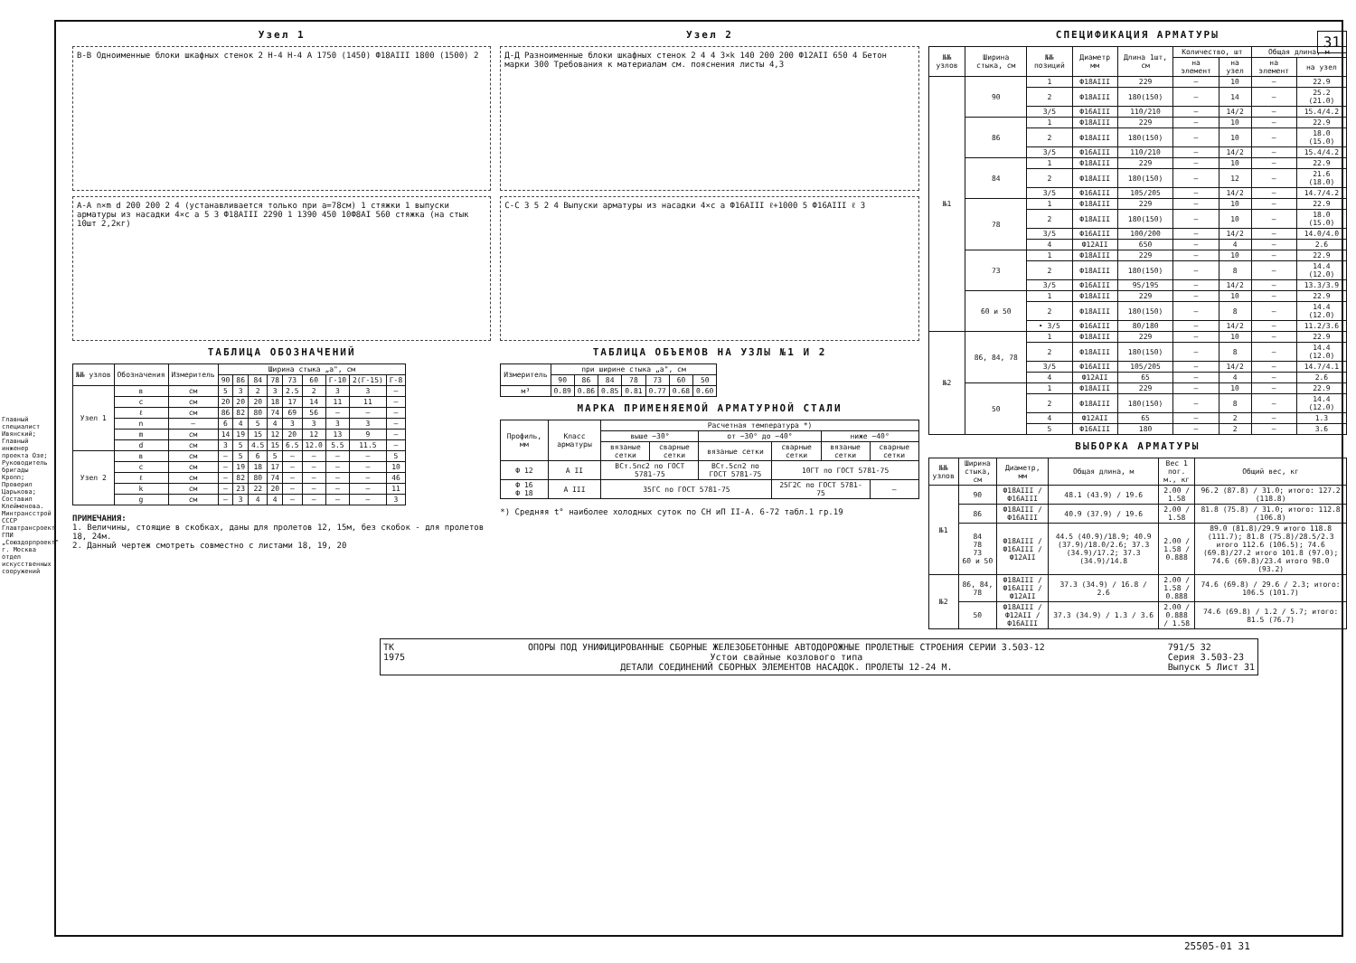31
Узел 1
В-В Одноименные блоки шкафных стенок 2 Н-4 Н-4 А 1750 (1450) Ф18АIII 1800 (1500) 2
А-А n×m d 200 200 2 4 (устанавливается только при а=78см) 1 стяжки 1 выпуски арматуры из насадки 4×c а 5 3 Ф18АIII 2290 1 1390 450 10Ф8АI 560 стяжка (на стык 10шт 2,2кг)
ТАБЛИЦА ОБОЗНАЧЕНИЙ
| №№ узлов | Обозначения | Измеритель | Ширина стыка „а", см | | | | | | | | |
| --- | --- | --- | --- | --- | --- | --- | --- | --- | --- | --- | --- |
| | | | 90 | 86 | 84 | 78 | 73 | 60 | Г-10 | 2(Г-15) | Г-8 |
| Узел 1 | в | см | 5 | 3 | 2 | 3 | 2.5 | 2 | 3 | 3 | — |
| | c | см | 20 | 20 | 20 | 18 | 17 | 14 | 11 | 11 | — |
| | ℓ | см | 86 | 82 | 80 | 74 | 69 | 56 | — | — | — |
| | n | — | 6 | 4 | 5 | 4 | 3 | 3 | 3 | 3 | — |
| | m | см | 14 | 19 | 15 | 12 | 20 | 12 | 13 | 9 | — |
| | d | см | 3 | 5 | 4.5 | 15 | 6.5 | 12.0 | 5.5 | 11.5 | — |
| Узел 2 | в | см | — | 5 | 6 | 5 | — | — | — | — | 5 |
| | c | см | — | 19 | 18 | 17 | — | — | — | — | 10 |
| | ℓ | см | — | 82 | 80 | 74 | — | — | — | — | 46 |
| | k | см | — | 23 | 22 | 20 | — | — | — | — | 11 |
| | g | см | — | 3 | 4 | 4 | — | — | — | — | 3 |
ПРИМЕЧАНИЯ:
1. Величины, стоящие в скобках, даны для пролетов 12, 15м, без скобок - для пролетов 18, 24м.
2. Данный чертеж смотреть совместно с листами 18, 19, 20
Узел 2
Д-Д Разноименные блоки шкафных стенок 2 4 4 3×k 140 200 200 Ф12АII 650 4 Бетон марки 300 Требования к материалам см. пояснения листы 4,3
С-С 3 5 2 4 Выпуски арматуры из насадки 4×c а Ф16АIII ℓ+1000 5 Ф16АIII ℓ 3
ТАБЛИЦА ОБЪЕМОВ НА УЗЛЫ №1 И 2
| Измеритель | при ширине стыка „а", см | | | | | | |
| --- | --- | --- | --- | --- | --- | --- | --- |
| | 90 | 86 | 84 | 78 | 73 | 60 | 50 |
| м³ | 0.89 | 0.86 | 0.85 | 0.81 | 0.77 | 0.68 | 0.60 |
МАРКА ПРИМЕНЯЕМОЙ АРМАТУРНОЙ СТАЛИ
| Профиль, мм | Класс арматуры | Расчетная температура *) | | | | | |
| --- | --- | --- | --- | --- | --- | --- | --- |
| | | выше −30° | | от −30° до −40° | | ниже −40° | |
| | | вязаные сетки | сварные сетки | вязаные сетки | сварные сетки | вязаные сетки | сварные сетки |
| Ф 12 | А II | ВСт.5пс2 по ГОСТ 5781-75 | | ВСт.5сп2 по ГОСТ 5781-75 | 10ГТ по ГОСТ 5781-75 | | |
| Ф 16 Ф 18 | А III | 35ГС по ГОСТ 5781-75 | | | 25Г2С по ГОСТ 5781-75 | | — |
*) Средняя t° наиболее холодных суток по СН иП II-А. 6-72 табл.1 гр.19
СПЕЦИФИКАЦИЯ АРМАТУРЫ
| №№ узлов | Ширина стыка, см | №№ позиций | Диаметр мм | Длина 1шт, см | Количество, шт | | Общая длина, м | |
| --- | --- | --- | --- | --- | --- | --- | --- | --- |
| | | | | | на элемент | на узел | на элемент | на узел |
| №1 | 90 | 1 | Ф18АIII | 229 | — | 10 | — | 22.9 |
| | | 2 | Ф18АIII | 180(150) | — | 14 | — | 25.2 (21.0) |
| | | 3/5 | Ф16АIII | 110/210 | — | 14/2 | — | 15.4/4.2 |
| | 86 | 1 | Ф18АIII | 229 | — | 10 | — | 22.9 |
| | | 2 | Ф18АIII | 180(150) | — | 10 | — | 18.0 (15.0) |
| | | 3/5 | Ф16АIII | 110/210 | — | 14/2 | — | 15.4/4.2 |
| | 84 | 1 | Ф18АIII | 229 | — | 10 | — | 22.9 |
| | | 2 | Ф18АIII | 180(150) | — | 12 | — | 21.6 (18.0) |
| | | 3/5 | Ф16АIII | 105/205 | — | 14/2 | — | 14.7/4.2 |
| | 78 | 1 | Ф18АIII | 229 | — | 10 | — | 22.9 |
| | | 2 | Ф18АIII | 180(150) | — | 10 | — | 18.0 (15.0) |
| | | 3/5 | Ф16АIII | 100/200 | — | 14/2 | — | 14.0/4.0 |
| | | 4 | Ф12АII | 650 | — | 4 | — | 2.6 |
| | 73 | 1 | Ф18АIII | 229 | — | 10 | — | 22.9 |
| | | 2 | Ф18АIII | 180(150) | — | 8 | — | 14.4 (12.0) |
| | | 3/5 | Ф16АIII | 95/195 | — | 14/2 | — | 13.3/3.9 |
| | 60 и 50 | 1 | Ф18АIII | 229 | — | 10 | — | 22.9 |
| | | 2 | Ф18АIII | 180(150) | — | 8 | — | 14.4 (12.0) |
| | | • 3/5 | Ф16АIII | 80/180 | — | 14/2 | — | 11.2/3.6 |
| №2 | 86, 84, 78 | 1 | Ф18АIII | 229 | — | 10 | — | 22.9 |
| | | 2 | Ф18АIII | 180(150) | — | 8 | — | 14.4 (12.0) |
| | | 3/5 | Ф16АIII | 105/205 | — | 14/2 | — | 14.7/4.1 |
| | | 4 | Ф12АII | 65 | — | 4 | — | 2.6 |
| | 50 | 1 | Ф18АIII | 229 | — | 10 | — | 22.9 |
| | | 2 | Ф18АIII | 180(150) | — | 8 | — | 14.4 (12.0) |
| | | 4 | Ф12АII | 65 | — | 2 | — | 1.3 |
| | | 5 | Ф16АIII | 180 | — | 2 | — | 3.6 |
ВЫБОРКА АРМАТУРЫ
| №№ узлов | Ширина стыка, см | Диаметр, мм | Общая длина, м | Вес 1 пог. м., кг | Общий вес, кг |
| --- | --- | --- | --- | --- | --- |
| №1 | 90 | Ф18АIII / Ф16АIII | 48.1 (43.9) / 19.6 | 2.00 / 1.58 | 96.2 (87.8) / 31.0; итого: 127.2 (118.8) |
| | 86 | Ф18АIII / Ф16АIII | 40.9 (37.9) / 19.6 | 2.00 / 1.58 | 81.8 (75.8) / 31.0; итого: 112.8 (106.8) |
| | 84 78 73 60 и 50 | Ф18АIII / Ф16АIII / Ф12АII | 44.5 (40.9)/18.9; 40.9 (37.9)/18.0/2.6; 37.3 (34.9)/17.2; 37.3 (34.9)/14.8 | 2.00 / 1.58 / 0.888 | 89.0 (81.8)/29.9 итого 118.8 (111.7); 81.8 (75.8)/28.5/2.3 итого 112.6 (106.5); 74.6 (69.8)/27.2 итого 101.8 (97.0); 74.6 (69.8)/23.4 итого 98.0 (93.2) |
| №2 | 86, 84, 78 | Ф18АIII / Ф16АIII / Ф12АII | 37.3 (34.9) / 16.8 / 2.6 | 2.00 / 1.58 / 0.888 | 74.6 (69.8) / 29.6 / 2.3; итого: 106.5 (101.7) |
| | 50 | Ф18АIII / Ф12АII / Ф16АIII | 37.3 (34.9) / 1.3 / 3.6 | 2.00 / 0.888 / 1.58 | 74.6 (69.8) / 1.2 / 5.7; итого: 81.5 (76.7) |
ТК
1975
ОПОРЫ ПОД УНИФИЦИРОВАННЫЕ СБОРНЫЕ ЖЕЛЕЗОБЕТОННЫЕ АВТОДОРОЖНЫЕ ПРОЛЕТНЫЕ СТРОЕНИЯ СЕРИИ 3.503-12
Устои свайные козлового типа
ДЕТАЛИ СОЕДИНЕНИЙ СБОРНЫХ ЭЛЕМЕНТОВ НАСАДОК. ПРОЛЕТЫ 12-24 М.
791/5 32
Серия 3.503-23
Выпуск 5 Лист 31
Главный специалист Ивянский; Главный инженер проекта Озе; Руководитель бригады Кропп; Проверил Царькова; Составил Клейменова. Минтрансстрой СССР Главтрансроект ГПИ „Союздорпроект" г. Москва отдел искусственных сооружений
25505-01 31